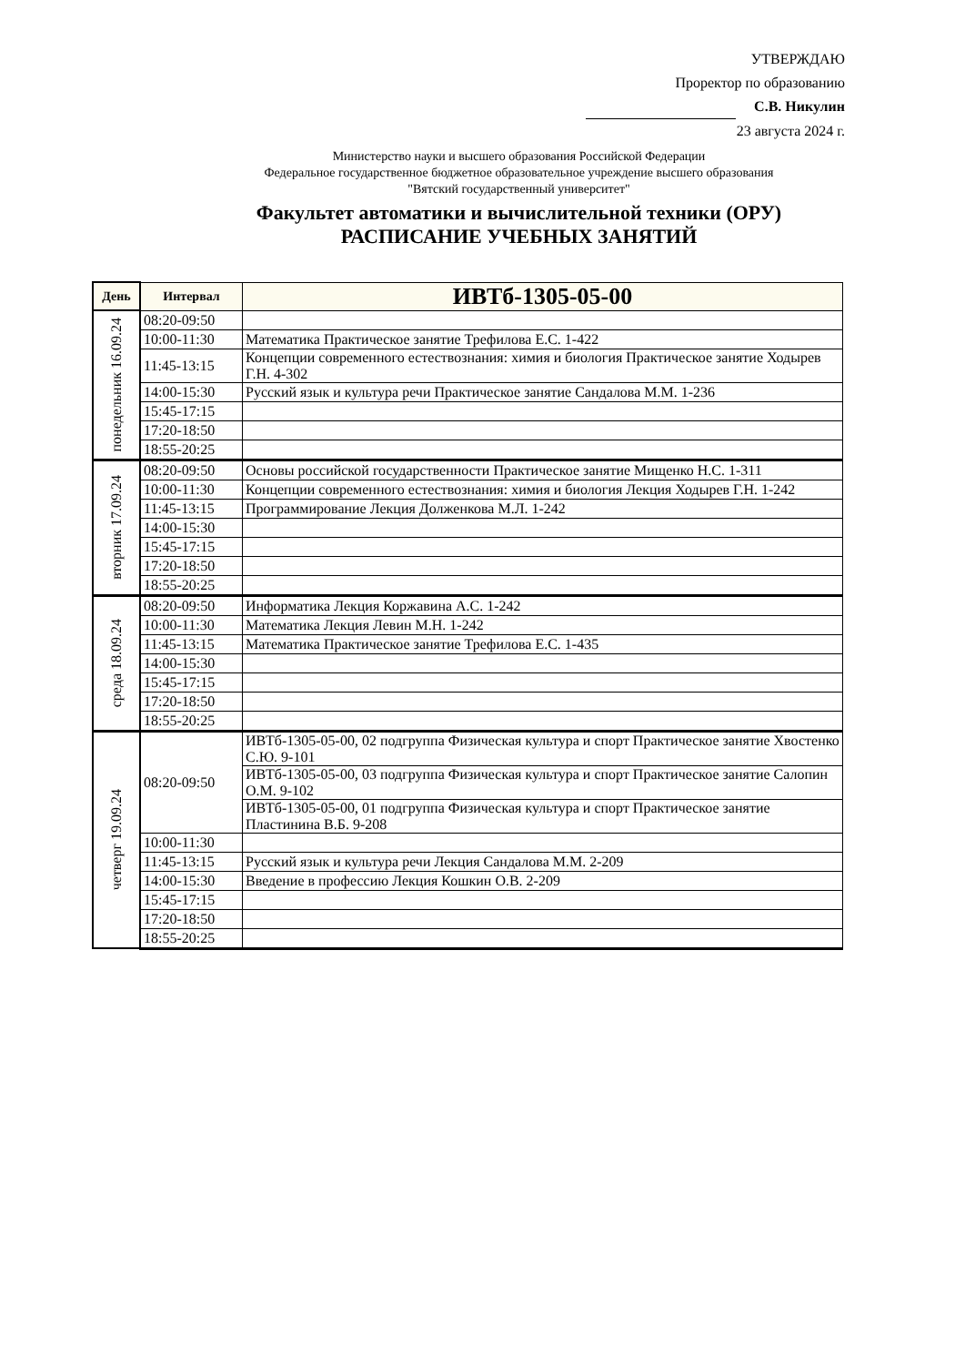УТВЕРЖДАЮ
Проректор по образованию
С.В. Никулин
23 августа 2024 г.
Министерство науки и высшего образования Российской Федерации
Федеральное государственное бюджетное образовательное учреждение высшего образования
"Вятский государственный университет"
Факультет автоматики и вычислительной техники (ОРУ)
РАСПИСАНИЕ УЧЕБНЫХ ЗАНЯТИЙ
| День | Интервал | ИВТб-1305-05-00 |
| --- | --- | --- |
| понедельник 16.09.24 | 08:20-09:50 | |
| | 10:00-11:30 | Математика Практическое занятие Трефилова Е.С. 1-422 |
| | 11:45-13:15 | Концепции современного естествознания: химия и биология Практическое занятие Ходырев Г.Н. 4-302 |
| | 14:00-15:30 | Русский язык и культура речи Практическое занятие Сандалова М.М. 1-236 |
| | 15:45-17:15 | |
| | 17:20-18:50 | |
| | 18:55-20:25 | |
| вторник 17.09.24 | 08:20-09:50 | Основы российской государственности Практическое занятие Мищенко Н.С. 1-311 |
| | 10:00-11:30 | Концепции современного естествознания: химия и биология Лекция Ходырев Г.Н. 1-242 |
| | 11:45-13:15 | Программирование Лекция Долженкова М.Л. 1-242 |
| | 14:00-15:30 | |
| | 15:45-17:15 | |
| | 17:20-18:50 | |
| | 18:55-20:25 | |
| среда 18.09.24 | 08:20-09:50 | Информатика Лекция Коржавина А.С. 1-242 |
| | 10:00-11:30 | Математика Лекция Левин М.Н. 1-242 |
| | 11:45-13:15 | Математика Практическое занятие Трефилова Е.С. 1-435 |
| | 14:00-15:30 | |
| | 15:45-17:15 | |
| | 17:20-18:50 | |
| | 18:55-20:25 | |
| четверг 19.09.24 | 08:20-09:50 | ИВТб-1305-05-00, 02 подгруппа Физическая культура и спорт Практическое занятие Хвостенко С.Ю. 9-101 |
| | | ИВТб-1305-05-00, 03 подгруппа Физическая культура и спорт Практическое занятие Салопин О.М. 9-102 |
| | | ИВТб-1305-05-00, 01 подгруппа Физическая культура и спорт Практическое занятие Пластинина В.Б. 9-208 |
| | 10:00-11:30 | |
| | 11:45-13:15 | Русский язык и культура речи Лекция Сандалова М.М. 2-209 |
| | 14:00-15:30 | Введение в профессию Лекция Кошкин О.В. 2-209 |
| | 15:45-17:15 | |
| | 17:20-18:50 | |
| | 18:55-20:25 | |